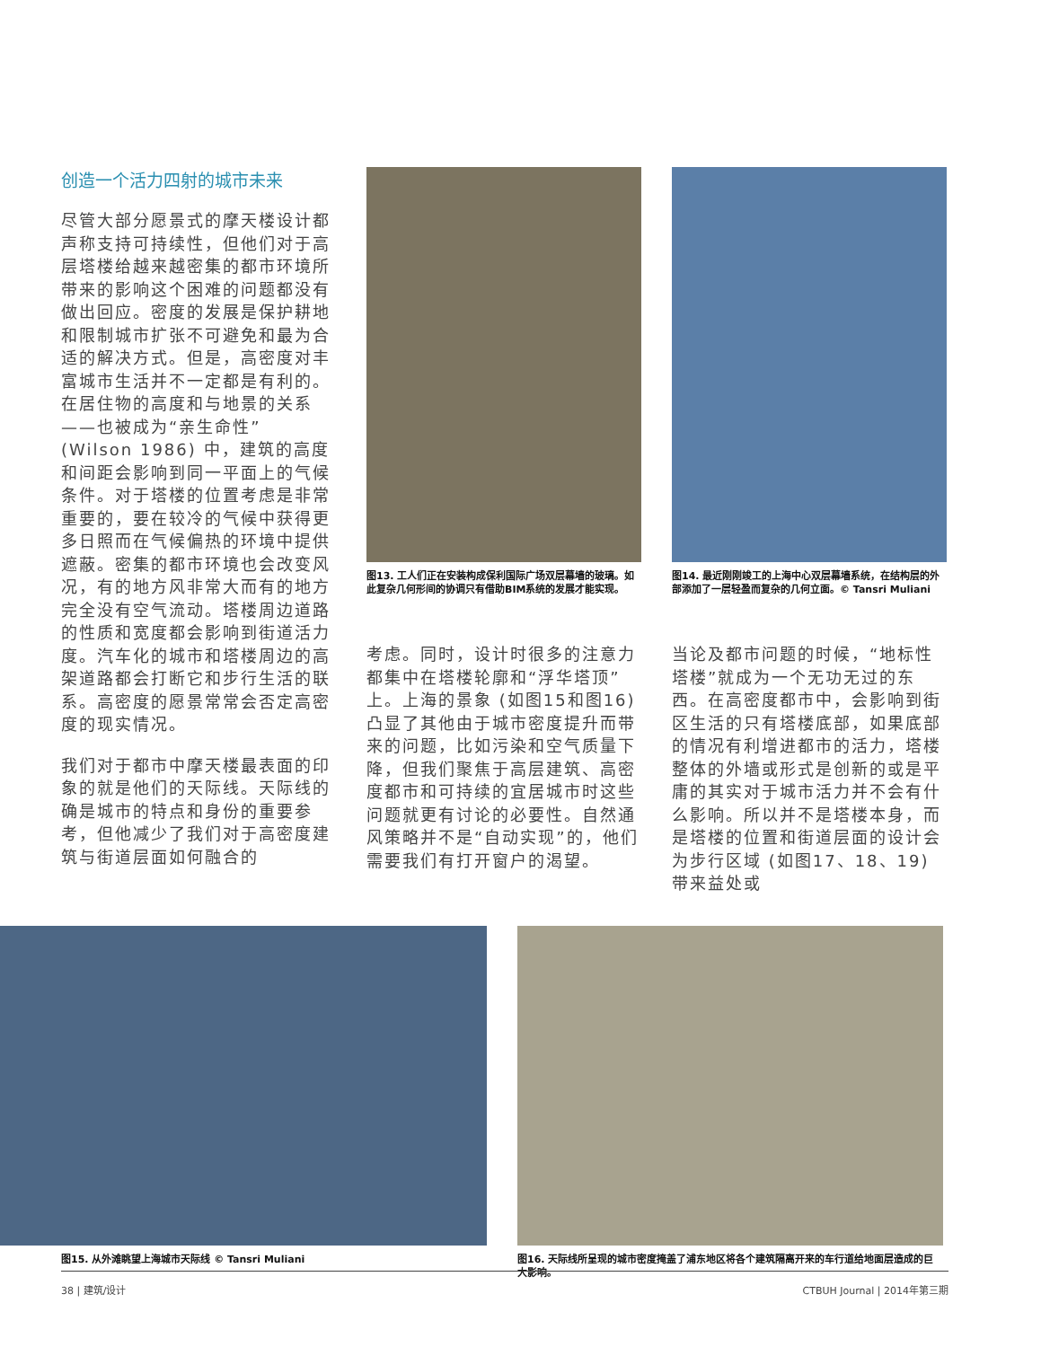创造一个活力四射的城市未来
尽管大部分愿景式的摩天楼设计都声称支持可持续性，但他们对于高层塔楼给越来越密集的都市环境所带来的影响这个困难的问题都没有做出回应。密度的发展是保护耕地和限制城市扩张不可避免和最为合适的解决方式。但是，高密度对丰富城市生活并不一定都是有利的。在居住物的高度和与地景的关系——也被成为“亲生命性” (Wilson 1986) 中，建筑的高度和间距会影响到同一平面上的气候条件。对于塔楼的位置考虑是非常重要的，要在较冷的气候中获得更多日照而在气候偏热的环境中提供遮蔽。密集的都市环境也会改变风况，有的地方风非常大而有的地方完全没有空气流动。塔楼周边道路的性质和宽度都会影响到街道活力度。汽车化的城市和塔楼周边的高架道路都会打断它和步行生活的联系。高密度的愿景常常会否定高密度的现实情况。
我们对于都市中摩天楼最表面的印象的就是他们的天际线。天际线的确是城市的特点和身份的重要参考，但他减少了我们对于高密度建筑与街道层面如何融合的
图13. 工人们正在安装构成保利国际广场双层幕墙的玻璃。如此复杂几何形间的协调只有借助BIM系统的发展才能实现。
考虑。同时，设计时很多的注意力都集中在塔楼轮廓和“浮华塔顶”上。上海的景象 (如图15和图16) 凸显了其他由于城市密度提升而带来的问题，比如污染和空气质量下降，但我们聚焦于高层建筑、高密度都市和可持续的宜居城市时这些问题就更有讨论的必要性。自然通风策略并不是“自动实现”的，他们需要我们有打开窗户的渴望。
图14. 最近刚刚竣工的上海中心双层幕墙系统，在结构层的外部添加了一层轻盈而复杂的几何立面。© Tansri Muliani
当论及都市问题的时候，“地标性塔楼”就成为一个无功无过的东西。在高密度都市中，会影响到街区生活的只有塔楼底部，如果底部的情况有利增进都市的活力，塔楼整体的外墙或形式是创新的或是平庸的其实对于城市活力并不会有什么影响。所以并不是塔楼本身，而是塔楼的位置和街道层面的设计会为步行区域 (如图17、18、19) 带来益处或
图15. 从外滩眺望上海城市天际线 © Tansri Muliani 图16. 天际线所呈现的城市密度掩盖了浦东地区将各个建筑隔离开来的车行道给地面层造成的巨大影响。
38 | 建筑/设计 CTBUH Journal | 2014年第三期